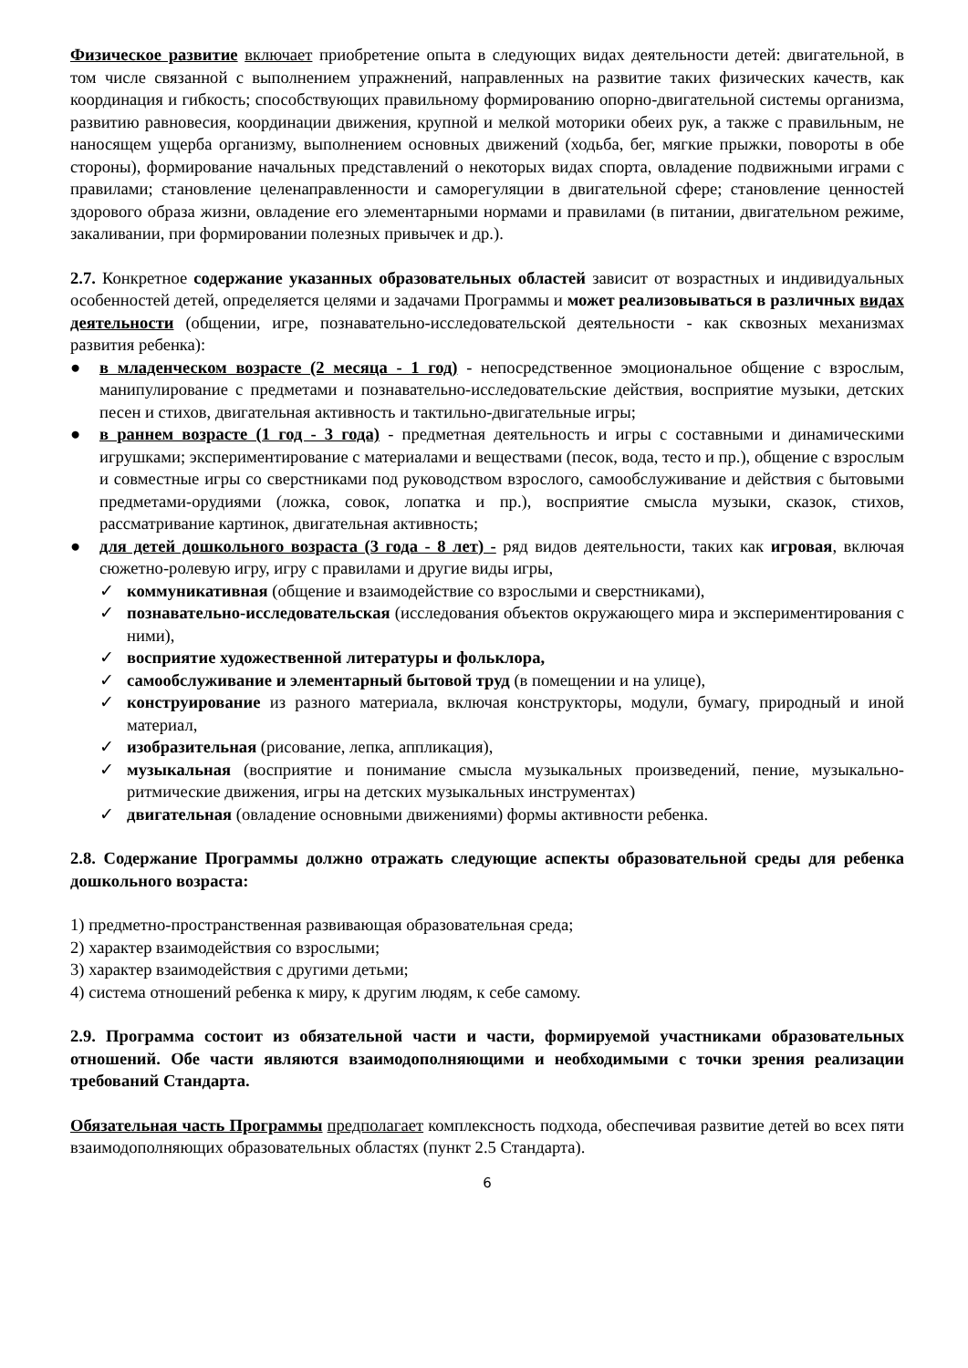Физическое развитие включает приобретение опыта в следующих видах деятельности детей: двигательной, в том числе связанной с выполнением упражнений, направленных на развитие таких физических качеств, как координация и гибкость; способствующих правильному формированию опорно-двигательной системы организма, развитию равновесия, координации движения, крупной и мелкой моторики обеих рук, а также с правильным, не наносящем ущерба организму, выполнением основных движений (ходьба, бег, мягкие прыжки, повороты в обе стороны), формирование начальных представлений о некоторых видах спорта, овладение подвижными играми с правилами; становление целенаправленности и саморегуляции в двигательной сфере; становление ценностей здорового образа жизни, овладение его элементарными нормами и правилами (в питании, двигательном режиме, закаливании, при формировании полезных привычек и др.).
2.7. Конкретное содержание указанных образовательных областей зависит от возрастных и индивидуальных особенностей детей, определяется целями и задачами Программы и может реализовываться в различных видах деятельности (общении, игре, познавательно-исследовательской деятельности - как сквозных механизмах развития ребенка):
● в младенческом возрасте (2 месяца - 1 год) - непосредственное эмоциональное общение с взрослым, манипулирование с предметами и познавательно-исследовательские действия, восприятие музыки, детских песен и стихов, двигательная активность и тактильно-двигательные игры;
● в раннем возрасте (1 год - 3 года) - предметная деятельность и игры с составными и динамическими игрушками; экспериментирование с материалами и веществами (песок, вода, тесто и пр.), общение с взрослым и совместные игры со сверстниками под руководством взрослого, самообслуживание и действия с бытовыми предметами-орудиями (ложка, совок, лопатка и пр.), восприятие смысла музыки, сказок, стихов, рассматривание картинок, двигательная активность;
● для детей дошкольного возраста (3 года - 8 лет) - ряд видов деятельности, таких как игровая, включая сюжетно-ролевую игру, игру с правилами и другие виды игры,
✓ коммуникативная (общение и взаимодействие со взрослыми и сверстниками),
✓ познавательно-исследовательская (исследования объектов окружающего мира и экспериментирования с ними),
✓ восприятие художественной литературы и фольклора,
✓ самообслуживание и элементарный бытовой труд (в помещении и на улице),
✓ конструирование из разного материала, включая конструкторы, модули, бумагу, природный и иной материал,
✓ изобразительная (рисование, лепка, аппликация),
✓ музыкальная (восприятие и понимание смысла музыкальных произведений, пение, музыкально-ритмические движения, игры на детских музыкальных инструментах)
✓ двигательная (овладение основными движениями) формы активности ребенка.
2.8. Содержание Программы должно отражать следующие аспекты образовательной среды для ребенка дошкольного возраста:
1) предметно-пространственная развивающая образовательная среда;
2) характер взаимодействия со взрослыми;
3) характер взаимодействия с другими детьми;
4) система отношений ребенка к миру, к другим людям, к себе самому.
2.9. Программа состоит из обязательной части и части, формируемой участниками образовательных отношений. Обе части являются взаимодополняющими и необходимыми с точки зрения реализации требований Стандарта.
Обязательная часть Программы предполагает комплексность подхода, обеспечивая развитие детей во всех пяти взаимодополняющих образовательных областях (пункт 2.5 Стандарта).
6